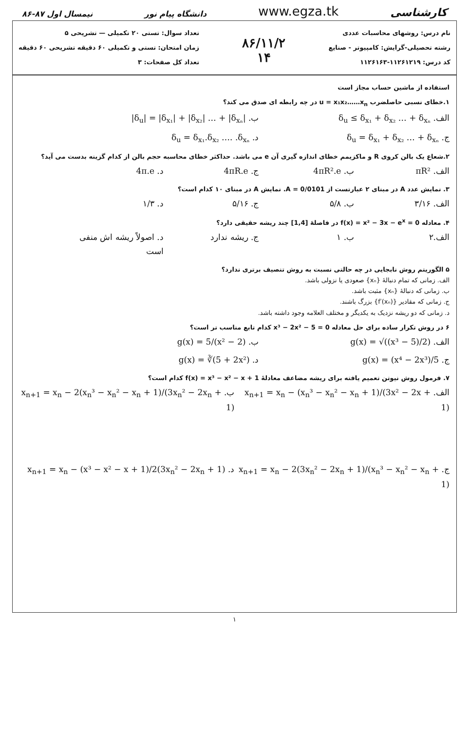کارشناسی www.egza.tk دانشگاه پیام نور نیمسال اول ۸۷-۸۶
نام درس: روشهای محاسبات عددی
رشته تحصیلی-گرایش: کامپیوتر - صنایع
کد درس: ۱۱۲۶۱۲۱۹-۱۱۲۶۱۶۳
۸۶/۱۱/۲
۱۴
تعداد سوال: تستی ۲۰ تکمیلی — تشریحی ۵
زمان امتحان: تستی و تکمیلی ۶۰ دقیقه تشریحی ۶۰ دقیقه
تعداد کل صفحات: ۳
استفاده از ماشین حساب مجاز است
۱.خطای نسبی حاصلضرب u = x₁x₂……x<sub>n</sub> در چه رابطه ای صدق می کند؟
الف. δ<sub>u</sub> ≤ δ<sub>x₁</sub> + δ<sub>x₂</sub> … + δ<sub>xₙ</sub> ب. |δ<sub>u</sub>| = |δ<sub>x₁</sub>| + |δ<sub>x₂</sub>| … + |δ<sub>xₙ</sub>|
ج. δ<sub>u</sub> = δ<sub>x₁</sub> + δ<sub>x₂</sub> … + δ<sub>xₙ</sub> د. δ<sub>u</sub> = δ<sub>x₁</sub>.δ<sub>x₂</sub> …. .δ<sub>xₙ</sub>
۲.شعاع یک بالن کروی R و ماکزیمم خطای اندازه گیری آن e می باشد. حداکثر خطای محاسبه حجم بالن از کدام گزینه بدست می آید؟
الف. πR² ب. 4πR².e ج. 4πR.e د. 4π.e
۳. نمایش عدد A در مبنای ۲ عبارتست از A = 0/0101. نمایش A در مبنای ۱۰ کدام است؟
الف. ۳/۱۶ ب. ۵/۸ ج. ۵/۱۶ د. ۱/۳
۴. معادله f(x) = x² − 3x − e<sup>x</sup> = 0 در فاصلهٔ [1,4] چند ریشه حقیقی دارد؟
الف.۲ ب. ۱ ج. ریشه ندارد د. اصولاً ریشه اش منفی است
۵ الگوریتم روش نابجایی در چه حالتی نسبت به روش تنصیف برتری ندارد؟
الف. زمانی که تمام دنبالهٔ {xₙ} صعودی یا نزولی باشد.
ب. زمانی که دنبالهٔ {xₙ} مثبت باشد.
ج. زمانی که مقادیر {f′(xₙ)} بزرگ باشند.
د. زمانی که دو ریشه نزدیک به یکدیگر و مختلف العلامه وجود داشته باشد.
۶ در روش تکرار ساده برای حل معادله x³ − 2x² − 5 = 0 کدام تابع مناسب تر است؟
الف. g(x) = √((x³ − 5)/2) ب. g(x) = 5/(x² − 2)
ج. g(x) = (x⁴ − 2x³)/5 د. g(x) = ∛(5 + 2x²)
۷. فرمول روش نیوتن تعمیم یافته برای ریشه مضاعف معادلهٔ f(x) = x³ − x² − x + 1 کدام است؟
الف. x<sub>n+1</sub> = x<sub>n</sub> − (x<sub>n</sub>³ − x<sub>n</sub>² − x<sub>n</sub> + 1)/(3x² − 2x + 1) ب. x<sub>n+1</sub> = x<sub>n</sub> − 2(x<sub>n</sub>³ − x<sub>n</sub>² − x<sub>n</sub> + 1)/(3x<sub>n</sub>² − 2x<sub>n</sub> + 1)
ج. x<sub>n+1</sub> = x<sub>n</sub> − 2(3x<sub>n</sub>² − 2x<sub>n</sub> + 1)/(x<sub>n</sub>³ − x<sub>n</sub>² − x<sub>n</sub> + 1) د. x<sub>n+1</sub> = x<sub>n</sub> − (x³ − x² − x + 1)/2(3x<sub>n</sub>² − 2x<sub>n</sub> + 1)
۱